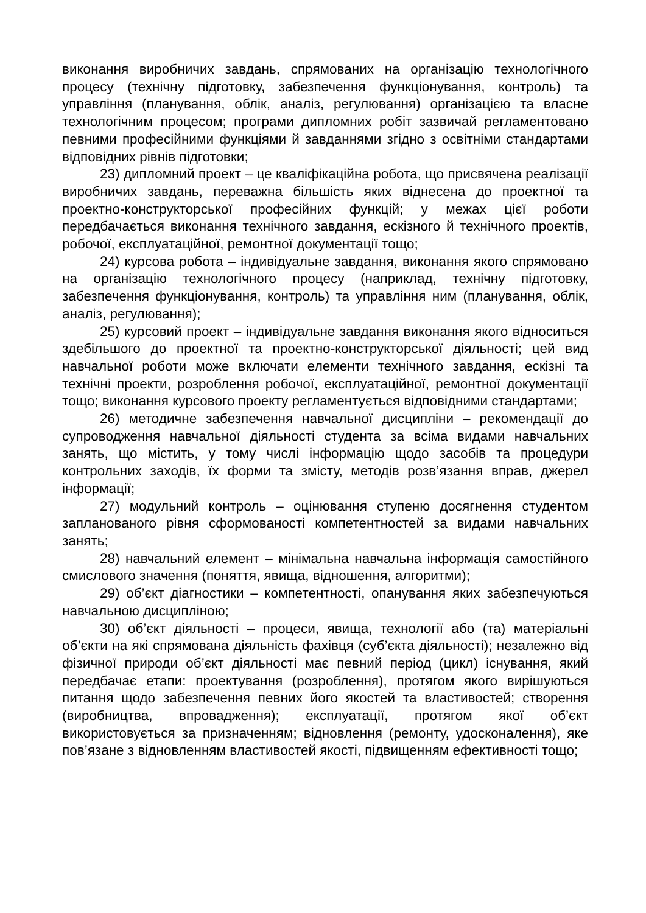виконання виробничих завдань, спрямованих на організацію технологічного процесу (технічну підготовку, забезпечення функціонування, контроль) та управління (планування, облік, аналіз, регулювання) організацією та власне технологічним процесом; програми дипломних робіт зазвичай регламентовано певними професійними функціями й завданнями згідно з освітніми стандартами відповідних рівнів підготовки;
23) дипломний проект – це кваліфікаційна робота, що присвячена реалізації виробничих завдань, переважна більшість яких віднесена до проектної та проектно-конструкторської професійних функцій; у межах цієї роботи передбачається виконання технічного завдання, ескізного й технічного проектів, робочої, експлуатаційної, ремонтної документації тощо;
24) курсова робота – індивідуальне завдання, виконання якого спрямовано на організацію технологічного процесу (наприклад, технічну підготовку, забезпечення функціонування, контроль) та управління ним (планування, облік, аналіз, регулювання);
25) курсовий проект – індивідуальне завдання виконання якого відноситься здебільшого до проектної та проектно-конструкторської діяльності; цей вид навчальної роботи може включати елементи технічного завдання, ескізні та технічні проекти, розроблення робочої, експлуатаційної, ремонтної документації тощо; виконання курсового проекту регламентується відповідними стандартами;
26) методичне забезпечення навчальної дисципліни – рекомендації до супроводження навчальної діяльності студента за всіма видами навчальних занять, що містить, у тому числі інформацію щодо засобів та процедури контрольних заходів, їх форми та змісту, методів розв’язання вправ, джерел інформації;
27) модульний контроль – оцінювання ступеню досягнення студентом запланованого рівня сформованості компетентностей за видами навчальних занять;
28) навчальний елемент – мінімальна навчальна інформація самостійного смислового значення (поняття, явища, відношення, алгоритми);
29) об’єкт діагностики – компетентності, опанування яких забезпечуються навчальною дисципліною;
30) об’єкт діяльності – процеси, явища, технології або (та) матеріальні об’єкти на які спрямована діяльність фахівця (суб’єкта діяльності); незалежно від фізичної природи об’єкт діяльності має певний період (цикл) існування, який передбачає етапи: проектування (розроблення), протягом якого вирішуються питання щодо забезпечення певних його якостей та властивостей; створення (виробництва, впровадження); експлуатації, протягом якої об’єкт використовується за призначенням; відновлення (ремонту, удосконалення), яке пов’язане з відновленням властивостей якості, підвищенням ефективності тощо;